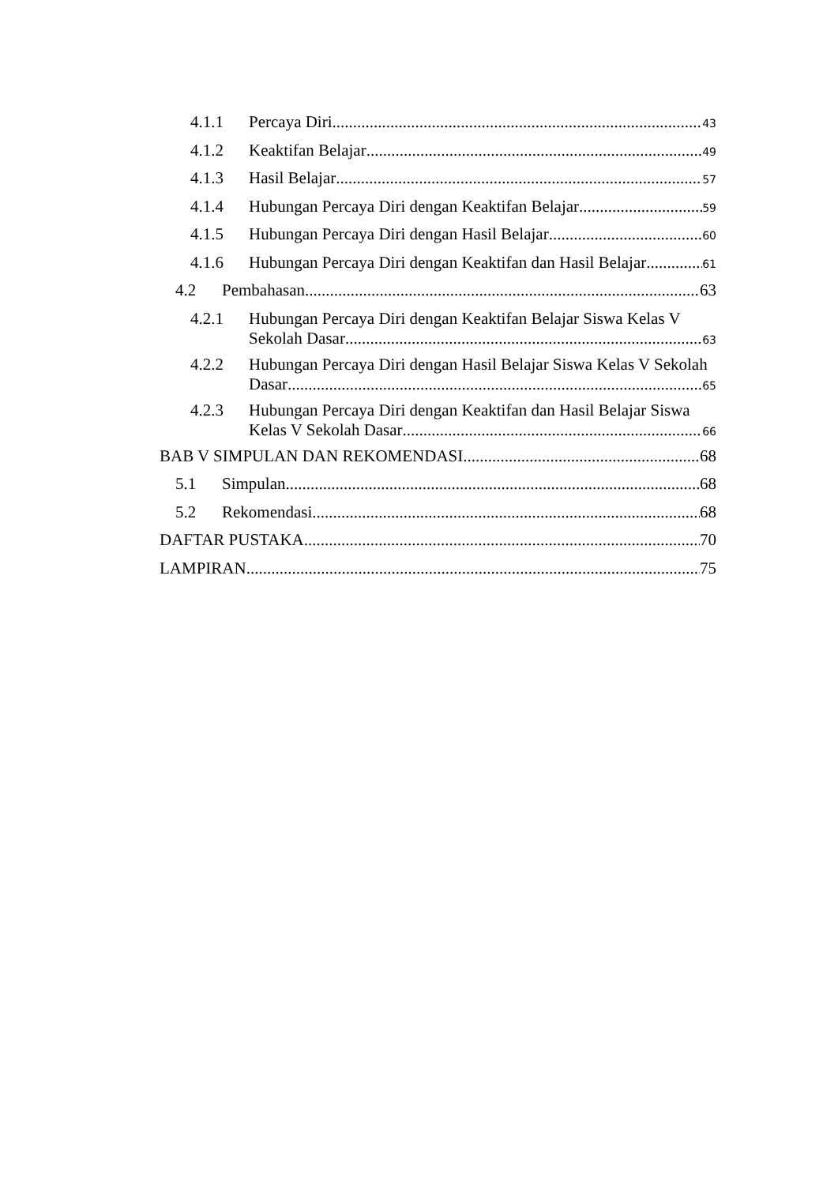4.1.1 Percaya Diri 43
4.1.2 Keaktifan Belajar 49
4.1.3 Hasil Belajar 57
4.1.4 Hubungan Percaya Diri dengan Keaktifan Belajar 59
4.1.5 Hubungan Percaya Diri dengan Hasil Belajar 60
4.1.6 Hubungan Percaya Diri dengan Keaktifan dan Hasil Belajar 61
4.2 Pembahasan 63
4.2.1 Hubungan Percaya Diri dengan Keaktifan Belajar Siswa Kelas V
Sekolah Dasar 63
4.2.2 Hubungan Percaya Diri dengan Hasil Belajar Siswa Kelas V Sekolah
Dasar 65
4.2.3 Hubungan Percaya Diri dengan Keaktifan dan Hasil Belajar Siswa
Kelas V Sekolah Dasar 66
BAB V SIMPULAN DAN REKOMENDASI 68
5.1 Simpulan 68
5.2 Rekomendasi 68
DAFTAR PUSTAKA 70
LAMPIRAN 75